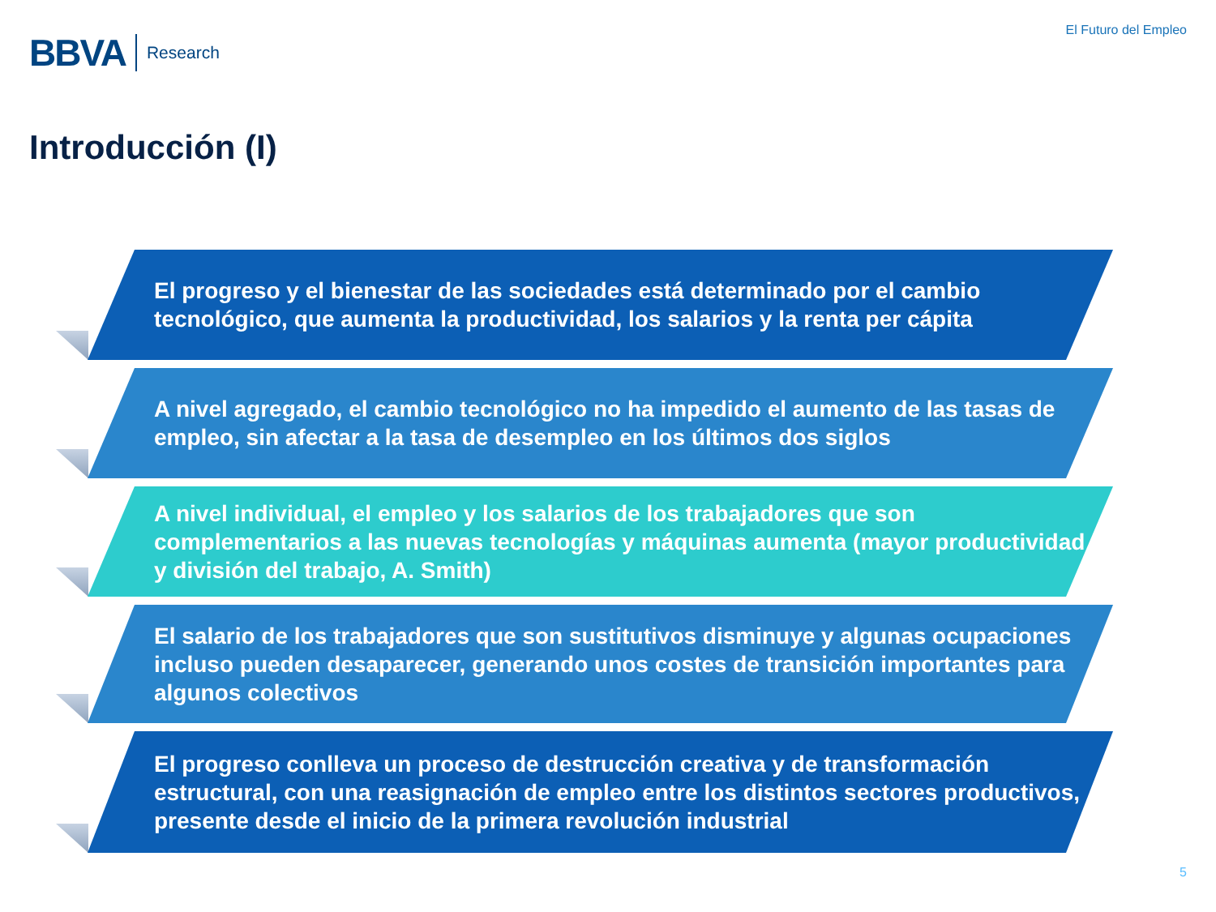BBVA Research
El Futuro del Empleo
Introducción (I)
El progreso y el bienestar de las sociedades está determinado por el cambio tecnológico, que aumenta la productividad, los salarios y la renta per cápita
A nivel agregado, el cambio tecnológico no ha impedido el aumento de las tasas de empleo, sin afectar a la tasa de desempleo en los últimos dos siglos
A nivel individual, el empleo y los salarios de los trabajadores que son complementarios a las nuevas tecnologías y máquinas aumenta (mayor productividad y división del trabajo, A. Smith)
El salario de los trabajadores que son sustitutivos disminuye y algunas ocupaciones incluso pueden desaparecer, generando unos costes de transición importantes para algunos colectivos
El progreso conlleva un proceso de destrucción creativa y de transformación estructural, con una reasignación de empleo entre los distintos sectores productivos, presente desde el inicio de la primera revolución industrial
5